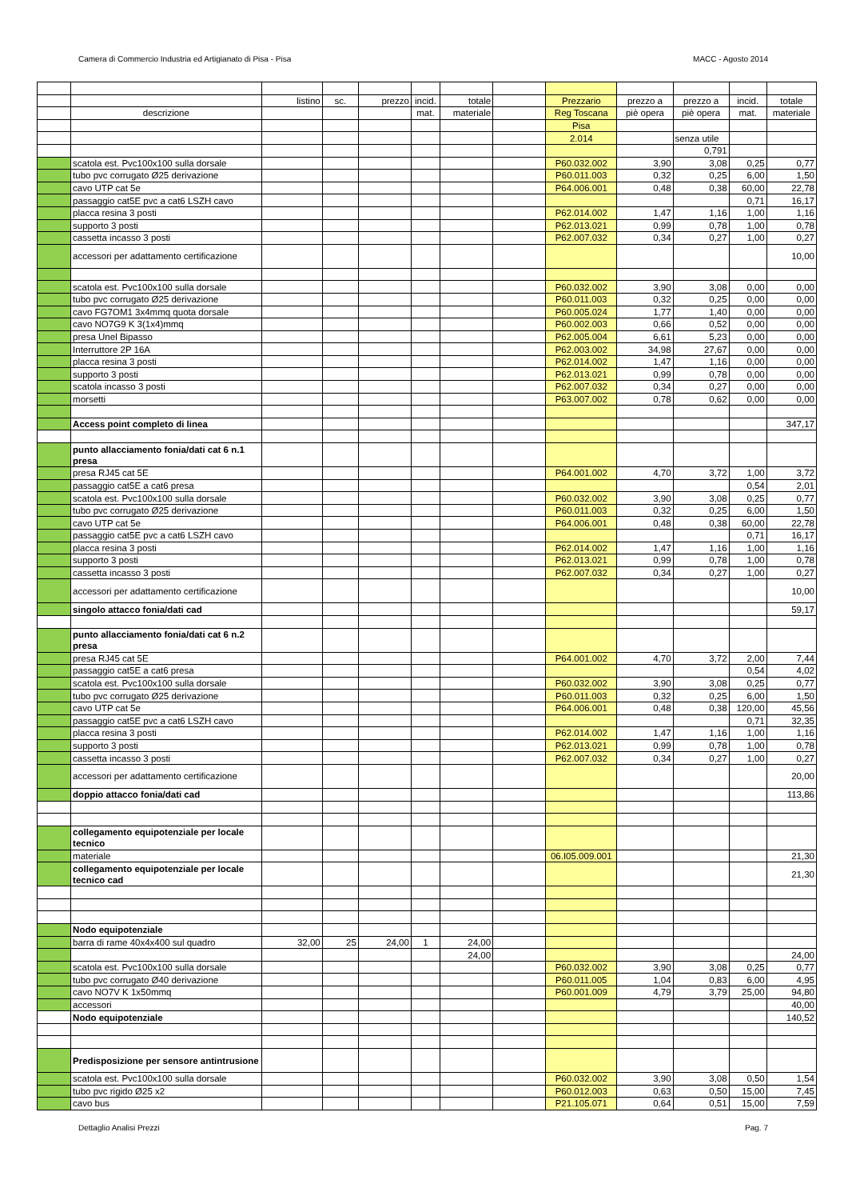Camera di Commercio Industria ed Artigianato di Pisa - Pisa MACC - Agosto 2014
| | | listino | sc. | prezzo | incid. | totale | | Prezzario | prezzo a | prezzo a | incid. | totale |
| | descrizione | | | | mat. | materiale | | Reg Toscana | piè opera | piè opera | mat. | materiale |
| | | | | | | | | Pisa | | | | |
| | | | | | | | | 2.014 | | senza utile | | |
| | | | | | | | | | | 0,791 | | |
| | scatola est. Pvc100x100 sulla dorsale | | | | | | | P60.032.002 | 3,90 | 3,08 | 0,25 | 0,77 |
| | tubo pvc corrugato Ø25 derivazione | | | | | | | P60.011.003 | 0,32 | 0,25 | 6,00 | 1,50 |
| | cavo UTP cat 5e | | | | | | | P64.006.001 | 0,48 | 0,38 | 60,00 | 22,78 |
| | passaggio cat5E pvc a cat6 LSZH cavo | | | | | | | | | | 0,71 | 16,17 |
| | placca resina 3 posti | | | | | | | P62.014.002 | 1,47 | 1,16 | 1,00 | 1,16 |
| | supporto 3 posti | | | | | | | P62.013.021 | 0,99 | 0,78 | 1,00 | 0,78 |
| | cassetta incasso 3 posti | | | | | | | P62.007.032 | 0,34 | 0,27 | 1,00 | 0,27 |
| | accessori per adattamento certificazione | | | | | | | | | | | 10,00 |
| | scatola est. Pvc100x100 sulla dorsale | | | | | | | P60.032.002 | 3,90 | 3,08 | 0,00 | 0,00 |
| | tubo pvc corrugato Ø25 derivazione | | | | | | | P60.011.003 | 0,32 | 0,25 | 0,00 | 0,00 |
| | cavo FG7OM1 3x4mmq quota dorsale | | | | | | | P60.005.024 | 1,77 | 1,40 | 0,00 | 0,00 |
| | cavo NO7G9 K 3(1x4)mmq | | | | | | | P60.002.003 | 0,66 | 0,52 | 0,00 | 0,00 |
| | presa Unel Bipasso | | | | | | | P62.005.004 | 6,61 | 5,23 | 0,00 | 0,00 |
| | Interruttore 2P 16A | | | | | | | P62.003.002 | 34,98 | 27,67 | 0,00 | 0,00 |
| | placca resina 3 posti | | | | | | | P62.014.002 | 1,47 | 1,16 | 0,00 | 0,00 |
| | supporto 3 posti | | | | | | | P62.013.021 | 0,99 | 0,78 | 0,00 | 0,00 |
| | scatola incasso 3 posti | | | | | | | P62.007.032 | 0,34 | 0,27 | 0,00 | 0,00 |
| | morsetti | | | | | | | P63.007.002 | 0,78 | 0,62 | 0,00 | 0,00 |
| | Access point completo di linea | | | | | | | | | | | 347,17 |
| | punto allacciamento fonia/dati cat 6 n.1 presa | | | | | | | | | | | |
| | presa RJ45 cat 5E | | | | | | | P64.001.002 | 4,70 | 3,72 | 1,00 | 3,72 |
| | passaggio cat5E a cat6 presa | | | | | | | | | | 0,54 | 2,01 |
| | scatola est. Pvc100x100 sulla dorsale | | | | | | | P60.032.002 | 3,90 | 3,08 | 0,25 | 0,77 |
| | tubo pvc corrugato Ø25 derivazione | | | | | | | P60.011.003 | 0,32 | 0,25 | 6,00 | 1,50 |
| | cavo UTP cat 5e | | | | | | | P64.006.001 | 0,48 | 0,38 | 60,00 | 22,78 |
| | passaggio cat5E pvc a cat6 LSZH cavo | | | | | | | | | | 0,71 | 16,17 |
| | placca resina 3 posti | | | | | | | P62.014.002 | 1,47 | 1,16 | 1,00 | 1,16 |
| | supporto 3 posti | | | | | | | P62.013.021 | 0,99 | 0,78 | 1,00 | 0,78 |
| | cassetta incasso 3 posti | | | | | | | P62.007.032 | 0,34 | 0,27 | 1,00 | 0,27 |
| | accessori per adattamento certificazione | | | | | | | | | | | 10,00 |
| | singolo attacco fonia/dati cad | | | | | | | | | | | 59,17 |
| | punto allacciamento fonia/dati cat 6 n.2 presa | | | | | | | | | | | |
| | presa RJ45 cat 5E | | | | | | | P64.001.002 | 4,70 | 3,72 | 2,00 | 7,44 |
| | passaggio cat5E a cat6 presa | | | | | | | | | | 0,54 | 4,02 |
| | scatola est. Pvc100x100 sulla dorsale | | | | | | | P60.032.002 | 3,90 | 3,08 | 0,25 | 0,77 |
| | tubo pvc corrugato Ø25 derivazione | | | | | | | P60.011.003 | 0,32 | 0,25 | 6,00 | 1,50 |
| | cavo UTP cat 5e | | | | | | | P64.006.001 | 0,48 | 0,38 | 120,00 | 45,56 |
| | passaggio cat5E pvc a cat6 LSZH cavo | | | | | | | | | | 0,71 | 32,35 |
| | placca resina 3 posti | | | | | | | P62.014.002 | 1,47 | 1,16 | 1,00 | 1,16 |
| | supporto 3 posti | | | | | | | P62.013.021 | 0,99 | 0,78 | 1,00 | 0,78 |
| | cassetta incasso 3 posti | | | | | | | P62.007.032 | 0,34 | 0,27 | 1,00 | 0,27 |
| | accessori per adattamento certificazione | | | | | | | | | | | 20,00 |
| | doppio attacco fonia/dati cad | | | | | | | | | | | 113,86 |
| | collegamento equipotenziale per locale tecnico | | | | | | | | | | | |
| | materiale | | | | | | | 06.I05.009.001 | | | | 21,30 |
| | collegamento equipotenziale per locale tecnico cad | | | | | | | | | | | 21,30 |
| | Nodo equipotenziale | | | | | | | | | | | |
| | barra di rame 40x4x400 sul quadro | 32,00 | 25 | 24,00 | 1 | 24,00 | | | | | | |
| | | | | | | 24,00 | | | | | | 24,00 |
| | scatola est. Pvc100x100 sulla dorsale | | | | | | | P60.032.002 | 3,90 | 3,08 | 0,25 | 0,77 |
| | tubo pvc corrugato Ø40 derivazione | | | | | | | P60.011.005 | 1,04 | 0,83 | 6,00 | 4,95 |
| | cavo NO7V K 1x50mmq | | | | | | | P60.001.009 | 4,79 | 3,79 | 25,00 | 94,80 |
| | accessori | | | | | | | | | | | 40,00 |
| | Nodo equipotenziale | | | | | | | | | | | 140,52 |
| | Predisposizione per sensore antintrusione | | | | | | | | | | | |
| | scatola est. Pvc100x100 sulla dorsale | | | | | | | P60.032.002 | 3,90 | 3,08 | 0,50 | 1,54 |
| | tubo pvc rigido Ø25 x2 | | | | | | | P60.012.003 | 0,63 | 0,50 | 15,00 | 7,45 |
| | cavo bus | | | | | | | P21.105.071 | 0,64 | 0,51 | 15,00 | 7,59 |
Dettaglio Analisi Prezzi Pag. 7